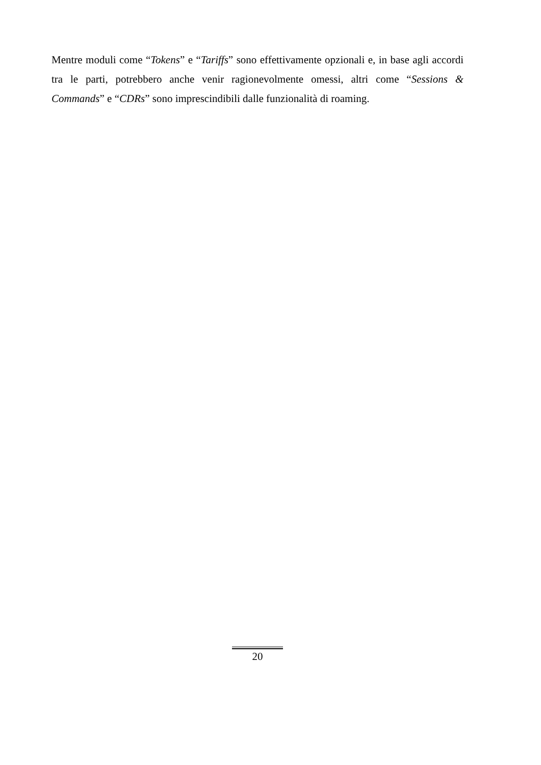Mentre moduli come “Tokens” e “Tariffs” sono effettivamente opzionali e, in base agli accordi tra le parti, potrebbero anche venir ragionevolmente omessi, altri come “Sessions & Commands” e “CDRs” sono imprescindibili dalle funzionalità di roaming.
20